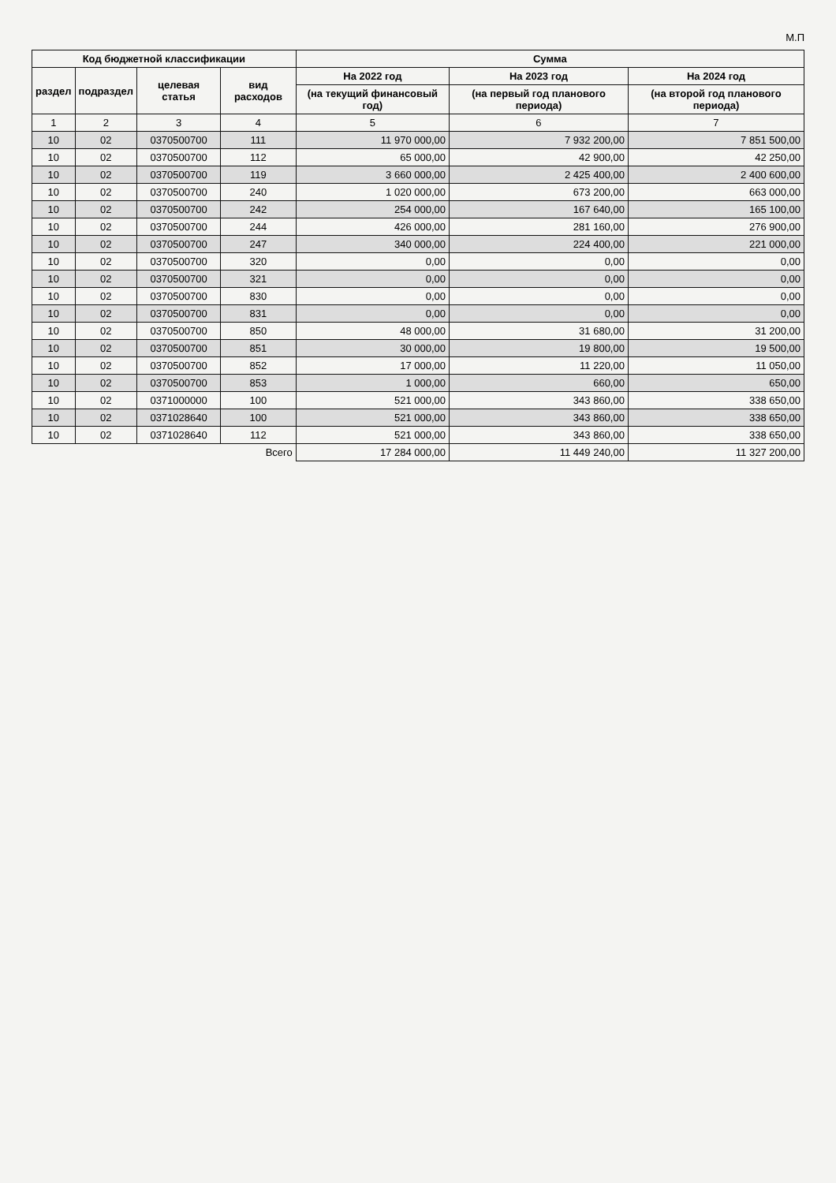М.П
| Код бюджетной классификации | | | | Сумма | | |
| --- | --- | --- | --- | --- | --- | --- |
| раздел | подраздел | целевая статья | вид расходов | На 2022 год | На 2023 год | На 2024 год |
| | | | | (на текущий финансовый год) | (на первый год планового периода) | (на второй год планового периода) |
| 1 | 2 | 3 | 4 | 5 | 6 | 7 |
| 10 | 02 | 0370500700 | 111 | 11 970 000,00 | 7 932 200,00 | 7 851 500,00 |
| 10 | 02 | 0370500700 | 112 | 65 000,00 | 42 900,00 | 42 250,00 |
| 10 | 02 | 0370500700 | 119 | 3 660 000,00 | 2 425 400,00 | 2 400 600,00 |
| 10 | 02 | 0370500700 | 240 | 1 020 000,00 | 673 200,00 | 663 000,00 |
| 10 | 02 | 0370500700 | 242 | 254 000,00 | 167 640,00 | 165 100,00 |
| 10 | 02 | 0370500700 | 244 | 426 000,00 | 281 160,00 | 276 900,00 |
| 10 | 02 | 0370500700 | 247 | 340 000,00 | 224 400,00 | 221 000,00 |
| 10 | 02 | 0370500700 | 320 | 0,00 | 0,00 | 0,00 |
| 10 | 02 | 0370500700 | 321 | 0,00 | 0,00 | 0,00 |
| 10 | 02 | 0370500700 | 830 | 0,00 | 0,00 | 0,00 |
| 10 | 02 | 0370500700 | 831 | 0,00 | 0,00 | 0,00 |
| 10 | 02 | 0370500700 | 850 | 48 000,00 | 31 680,00 | 31 200,00 |
| 10 | 02 | 0370500700 | 851 | 30 000,00 | 19 800,00 | 19 500,00 |
| 10 | 02 | 0370500700 | 852 | 17 000,00 | 11 220,00 | 11 050,00 |
| 10 | 02 | 0370500700 | 853 | 1 000,00 | 660,00 | 650,00 |
| 10 | 02 | 0371000000 | 100 | 521 000,00 | 343 860,00 | 338 650,00 |
| 10 | 02 | 0371028640 | 100 | 521 000,00 | 343 860,00 | 338 650,00 |
| 10 | 02 | 0371028640 | 112 | 521 000,00 | 343 860,00 | 338 650,00 |
| Всего | | | | 17 284 000,00 | 11 449 240,00 | 11 327 200,00 |